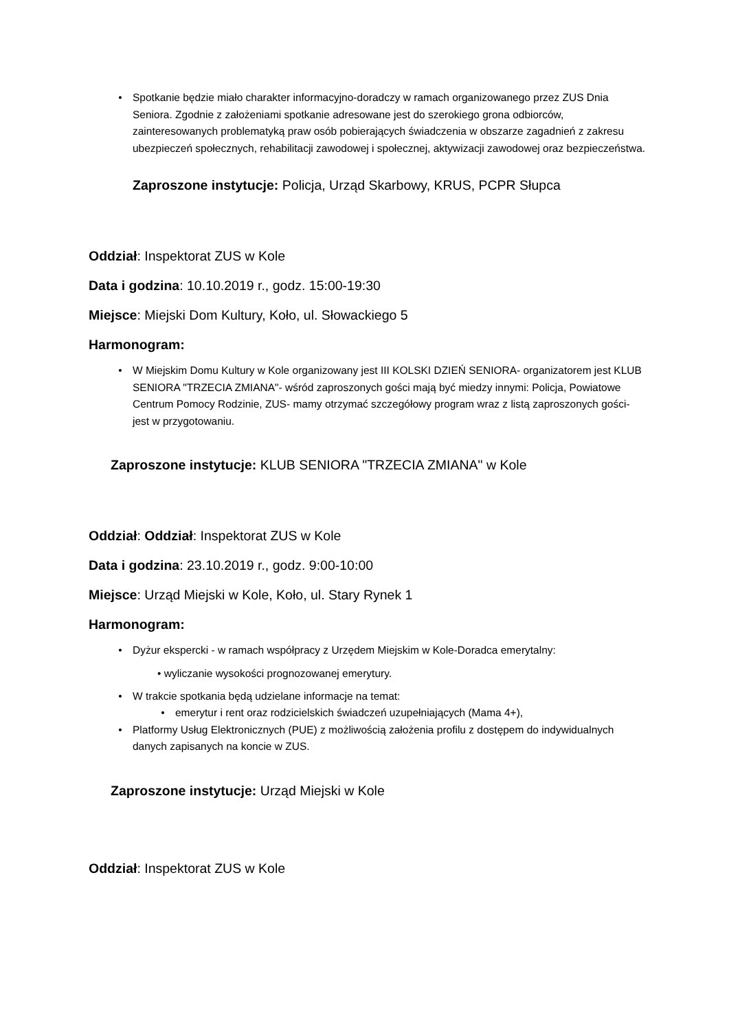• Spotkanie będzie miało charakter informacyjno-doradczy w ramach organizowanego przez ZUS Dnia Seniora. Zgodnie z założeniami spotkanie adresowane jest do szerokiego grona odbiorców, zainteresowanych problematyką praw osób pobierających świadczenia w obszarze zagadnień z zakresu ubezpieczeń społecznych, rehabilitacji zawodowej i społecznej, aktywizacji zawodowej oraz bezpieczeństwa.
Zaproszone instytucje: Policja, Urząd Skarbowy, KRUS, PCPR Słupca
Oddział: Inspektorat ZUS w Kole
Data i godzina: 10.10.2019 r., godz. 15:00-19:30
Miejsce: Miejski Dom Kultury, Koło, ul. Słowackiego 5
Harmonogram:
• W Miejskim Domu Kultury w Kole organizowany jest III KOLSKI DZIEŃ SENIORA- organizatorem jest KLUB SENIORA "TRZECIA ZMIANA"- wśród zaproszonych gości mają być miedzy innymi: Policja, Powiatowe Centrum Pomocy Rodzinie, ZUS- mamy otrzymać szczegółowy program wraz z listą zaproszonych gości- jest w przygotowaniu.
Zaproszone instytucje: KLUB SENIORA "TRZECIA ZMIANA" w Kole
Oddział: Oddział: Inspektorat ZUS w Kole
Data i godzina: 23.10.2019 r., godz. 9:00-10:00
Miejsce: Urząd Miejski w Kole, Koło, ul. Stary Rynek 1
Harmonogram:
• Dyżur ekspercki - w ramach współpracy z Urzędem Miejskim w Kole-Doradca emerytalny:
• wyliczanie wysokości prognozowanej emerytury.
• W trakcie spotkania będą udzielane informacje na temat:
• emerytur i rent oraz rodzicielskich świadczeń uzupełniających (Mama 4+),
• Platformy Usług Elektronicznych (PUE) z możliwością założenia profilu z dostępem do indywidualnych danych zapisanych na koncie w ZUS.
Zaproszone instytucje: Urząd Miejski w Kole
Oddział: Inspektorat ZUS w Kole